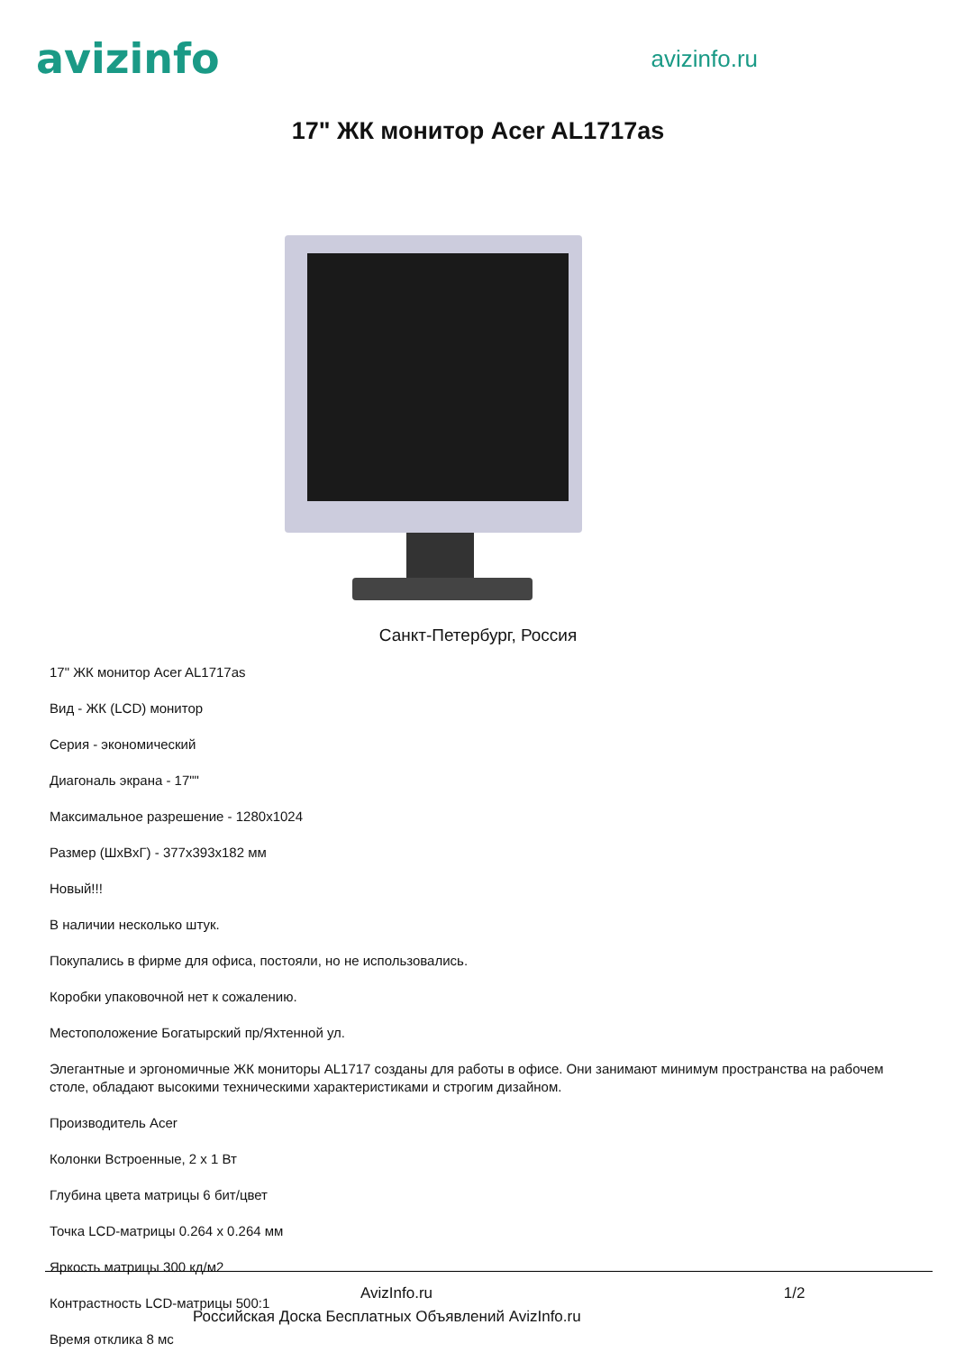avizinfo
avizinfo.ru
17" ЖК монитор Acer AL1717as
Санкт-Петербург, Россия
17" ЖК монитор Acer AL1717as
Вид - ЖК (LCD) монитор
Серия - экономический
Диагональ экрана - 17""
Максимальное разрешение - 1280x1024
Размер (ШxВxГ) - 377x393x182 мм
Новый!!!
В наличии несколько штук.
Покупались в фирме для офиса, постояли, но не использовались.
Коробки упаковочной нет к сожалению.
Местоположение Богатырский пр/Яхтенной ул.
Элегантные и эргономичные ЖК мониторы AL1717 созданы для работы в офисе. Они занимают минимум пространства на рабочем столе, обладают высокими техническими характеристиками и строгим дизайном.
Производитель Acer
Колонки Встроенные, 2 x 1 Вт
Глубина цвета матрицы 6 бит/цвет
Точка LCD-матрицы 0.264 x 0.264 мм
Яркость матрицы 300 кд/м2
Контрастность LCD-матрицы 500:1
Время отклика 8 мс
AvizInfo.ru 1/2
Российская Доска Бесплатных Объявлений AvizInfo.ru